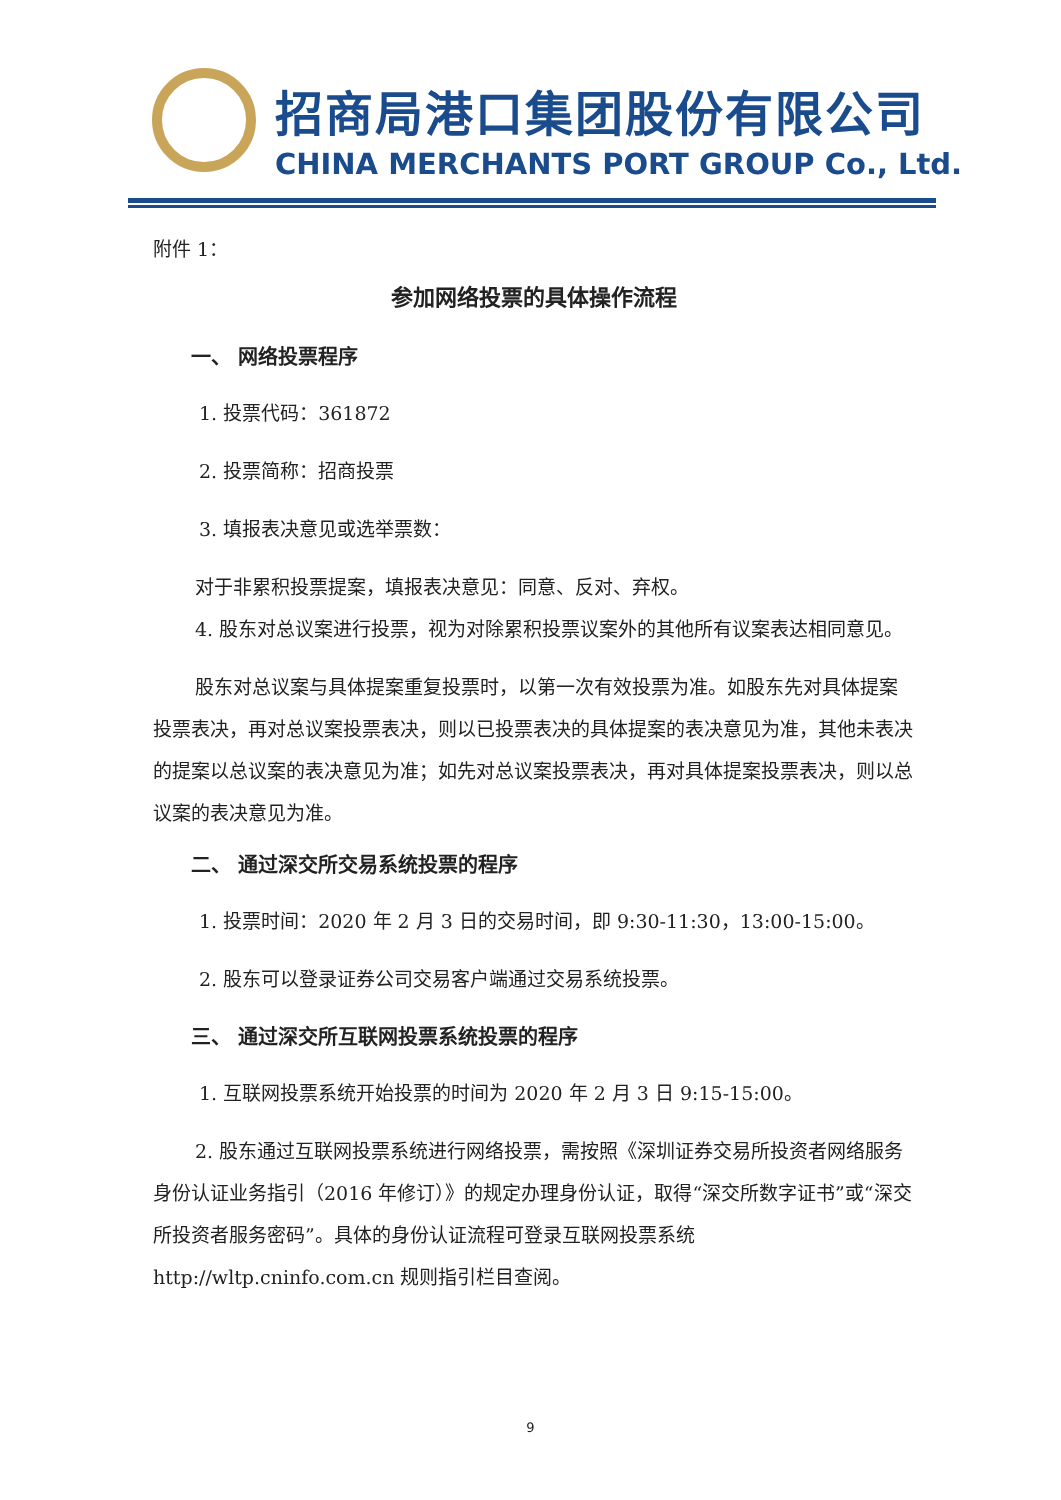招商局港口集团股份有限公司
CHINA MERCHANTS PORT GROUP Co., Ltd.
附件 1：
参加网络投票的具体操作流程
一、 网络投票程序
1. 投票代码：361872
2. 投票简称：招商投票
3. 填报表决意见或选举票数：
对于非累积投票提案，填报表决意见：同意、反对、弃权。
4. 股东对总议案进行投票，视为对除累积投票议案外的其他所有议案表达相同意见。
股东对总议案与具体提案重复投票时，以第一次有效投票为准。如股东先对具体提案投票表决，再对总议案投票表决，则以已投票表决的具体提案的表决意见为准，其他未表决的提案以总议案的表决意见为准；如先对总议案投票表决，再对具体提案投票表决，则以总议案的表决意见为准。
二、 通过深交所交易系统投票的程序
1. 投票时间：2020 年 2 月 3 日的交易时间，即 9:30-11:30，13:00-15:00。
2. 股东可以登录证券公司交易客户端通过交易系统投票。
三、 通过深交所互联网投票系统投票的程序
1. 互联网投票系统开始投票的时间为 2020 年 2 月 3 日 9:15-15:00。
2. 股东通过互联网投票系统进行网络投票，需按照《深圳证券交易所投资者网络服务身份认证业务指引（2016 年修订）》的规定办理身份认证，取得“深交所数字证书”或“深交所投资者服务密码”。具体的身份认证流程可登录互联网投票系统 http://wltp.cninfo.com.cn 规则指引栏目查阅。
9